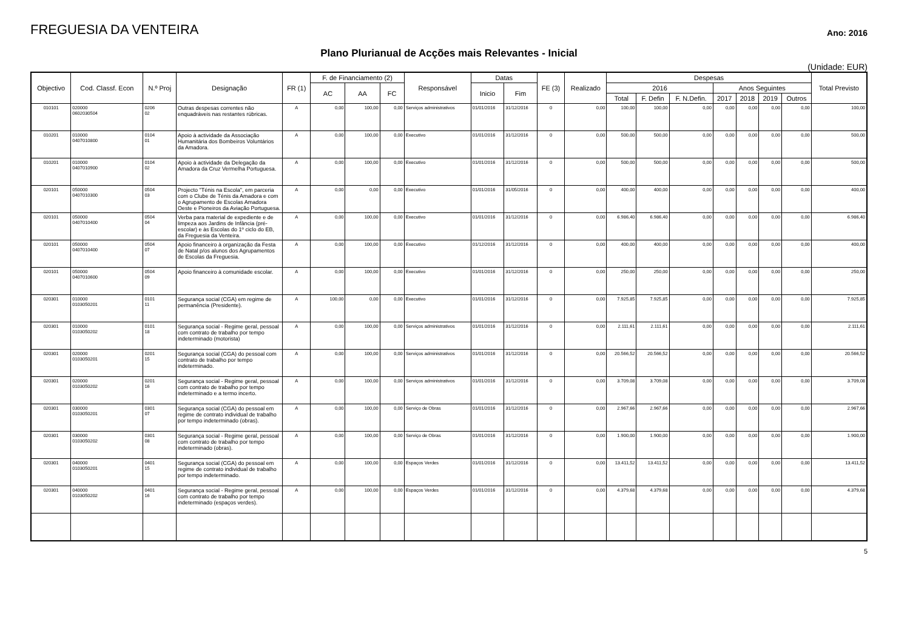FREGUESIA DA VENTEIRA
Ano: 2016
Plano Plurianual de Acções mais Relevantes - Inicial
(Unidade: EUR)
| Objectivo | Cod. Classf. Econ | N.º Proj | Designação | FR (1) | F. de Financiamento (2) | | | Responsável | Datas | | FE (3) | Realizado | Despesas | | | | | | | Total Previsto |
| --- | --- | --- | --- | --- | --- | --- | --- | --- | --- | --- | --- | --- | --- | --- | --- | --- | --- | --- | --- | --- |
| | | | | | AC | AA | FC | | Inicio | Fim | | | 2016 | | | Anos Seguintes | | | | |
| | | | | | | | | | | | | | Total | F. Defin | F. N.Defin. | 2017 | 2018 | 2019 | Outros | |
| 010101 | 020000 0602030504 | 0206 02 | Outras despesas correntes não enquadráveis nas restantes rúbricas. | A | 0,00 | 100,00 | 0,00 | Serviços administrativos | 01/01/2016 | 31/12/2016 | 0 | 0,00 | 100,00 | 100,00 | 0,00 | 0,00 | 0,00 | 0,00 | 0,00 | 100,00 |
| 010201 | 010000 0407010800 | 0104 01 | Apoio à actividade da Associação Humanitária dos Bombeiros Voluntários da Amadora. | A | 0,00 | 100,00 | 0,00 | Executivo | 01/01/2016 | 31/12/2016 | 0 | 0,00 | 500,00 | 500,00 | 0,00 | 0,00 | 0,00 | 0,00 | 0,00 | 500,00 |
| 010201 | 010000 0407010900 | 0104 02 | Apoio à actividade da Delegação da Amadora da Cruz Vermelha Portuguesa. | A | 0,00 | 100,00 | 0,00 | Executivo | 01/01/2016 | 31/12/2016 | 0 | 0,00 | 500,00 | 500,00 | 0,00 | 0,00 | 0,00 | 0,00 | 0,00 | 500,00 |
| 020101 | 050000 0407010300 | 0504 03 | Projecto "Ténis na Escola", em parceria com o Clube de Ténis da Amadora e com o Agrupamento de Escolas Amadora Oeste e Pioneiros da Aviação Portuguesa. | A | 0,00 | 0,00 | 0,00 | Executivo | 01/01/2016 | 31/05/2016 | 0 | 0,00 | 400,00 | 400,00 | 0,00 | 0,00 | 0,00 | 0,00 | 0,00 | 400,00 |
| 020101 | 050000 0407010400 | 0504 04 | Verba para material de expediente e de limpeza aos Jardins de Infância (pré-escolar) e às Escolas do 1º ciclo do EB, da Freguesia da Venteira. | A | 0,00 | 100,00 | 0,00 | Executivo | 01/01/2016 | 31/12/2016 | 0 | 0,00 | 6.986,40 | 6.986,40 | 0,00 | 0,00 | 0,00 | 0,00 | 0,00 | 6.986,40 |
| 020101 | 050000 0407010400 | 0504 07 | Apoio financeiro à organização da Festa de Natal p/os alunos dos Agrupamentos de Escolas da Freguesia. | A | 0,00 | 100,00 | 0,00 | Executivo | 01/12/2016 | 31/12/2016 | 0 | 0,00 | 400,00 | 400,00 | 0,00 | 0,00 | 0,00 | 0,00 | 0,00 | 400,00 |
| 020101 | 050000 0407010600 | 0504 09 | Apoio financeiro à comunidade escolar. | A | 0,00 | 100,00 | 0,00 | Executivo | 01/01/2016 | 31/12/2016 | 0 | 0,00 | 250,00 | 250,00 | 0,00 | 0,00 | 0,00 | 0,00 | 0,00 | 250,00 |
| 020301 | 010000 0103050201 | 0101 11 | Segurança social (CGA) em regime de permanência (Presidente). | A | 100,00 | 0,00 | 0,00 | Executivo | 01/01/2016 | 31/12/2016 | 0 | 0,00 | 7.925,85 | 7.925,85 | 0,00 | 0,00 | 0,00 | 0,00 | 0,00 | 7.925,85 |
| 020301 | 010000 0103050202 | 0101 18 | Segurança social - Regime geral, pessoal com contrato de trabalho por tempo indeterminado (motorista) | A | 0,00 | 100,00 | 0,00 | Serviços administrativos | 01/01/2016 | 31/12/2016 | 0 | 0,00 | 2.111,61 | 2.111,61 | 0,00 | 0,00 | 0,00 | 0,00 | 0,00 | 2.111,61 |
| 020301 | 020000 0103050201 | 0201 15 | Segurança social (CGA) do pessoal com contrato de trabalho por tempo indeterminado. | A | 0,00 | 100,00 | 0,00 | Serviços administrativos | 01/01/2016 | 31/12/2016 | 0 | 0,00 | 20.566,52 | 20.566,52 | 0,00 | 0,00 | 0,00 | 0,00 | 0,00 | 20.566,52 |
| 020301 | 020000 0103050202 | 0201 16 | Segurança social - Regime geral, pessoal com contrato de trabalho por tempo indeterminado e a termo incerto. | A | 0,00 | 100,00 | 0,00 | Serviços administrativos | 01/01/2016 | 31/12/2016 | 0 | 0,00 | 3.709,08 | 3.709,08 | 0,00 | 0,00 | 0,00 | 0,00 | 0,00 | 3.709,08 |
| 020301 | 030000 0103050201 | 0301 07 | Segurança social (CGA) do pessoal em regime de contrato individual de trabalho por tempo indeterminado (obras). | A | 0,00 | 100,00 | 0,00 | Serviço de Obras | 01/01/2016 | 31/12/2016 | 0 | 0,00 | 2.967,66 | 2.967,66 | 0,00 | 0,00 | 0,00 | 0,00 | 0,00 | 2.967,66 |
| 020301 | 030000 0103050202 | 0301 08 | Segurança social - Regime geral, pessoal com contrato de trabalho por tempo indeterminado (obras). | A | 0,00 | 100,00 | 0,00 | Serviço de Obras | 01/01/2016 | 31/12/2016 | 0 | 0,00 | 1.900,00 | 1.900,00 | 0,00 | 0,00 | 0,00 | 0,00 | 0,00 | 1.900,00 |
| 020301 | 040000 0103050201 | 0401 15 | Segurança social (CGA) do pessoal em regime de contrato individual de trabalho por tempo indeterminado. | A | 0,00 | 100,00 | 0,00 | Espaços Verdes | 01/01/2016 | 31/12/2016 | 0 | 0,00 | 13.411,52 | 13.411,52 | 0,00 | 0,00 | 0,00 | 0,00 | 0,00 | 13.411,52 |
| 020301 | 040000 0103050202 | 0401 16 | Segurança social - Regime geral, pessoal com contrato de trabalho por tempo indeterminado (espaços verdes). | A | 0,00 | 100,00 | 0,00 | Espaços Verdes | 01/01/2016 | 31/12/2016 | 0 | 0,00 | 4.379,68 | 4.379,68 | 0,00 | 0,00 | 0,00 | 0,00 | 0,00 | 4.379,68 |
5